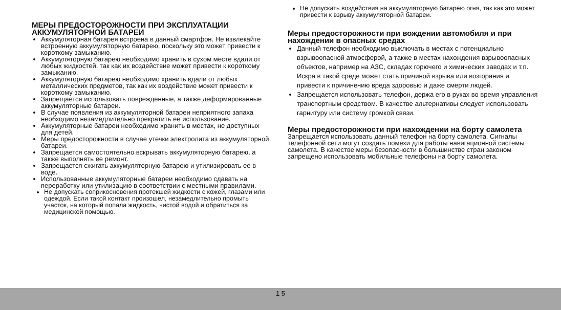МЕРЫ ПРЕДОСТОРОЖНОСТИ ПРИ ЭКСПЛУАТАЦИИ АККУМУЛЯТОРНОЙ БАТАРЕИ
Аккумуляторная батарея встроена в данный смартфон. Не извлекайте встроенную аккумуляторную батарею, поскольку это может привести к короткому замыканию.
Аккумуляторную батарею необходимо хранить в сухом месте вдали от любых жидкостей, так как их воздействие может привести к короткому замыканию.
Аккумуляторную батарею необходимо хранить вдали от любых металлических предметов, так как их воздействие может привести к короткому замыканию.
Запрещается использовать поврежденные, а также деформированные аккумуляторные батареи.
В случае появления из аккумуляторной батареи неприятного запаха необходимо незамедлительно прекратить ее использование.
Аккумуляторные батареи необходимо хранить в местах, не доступных для детей.
Меры предосторожности в случае утечки электролита из аккумуляторной батареи.
Запрещается самостоятельно вскрывать аккумуляторную батарею, а также выполнять ее ремонт.
Запрещается сжигать аккумуляторную батарею и утилизировать ее в воде.
Использованные аккумуляторные батареи необходимо сдавать на переработку или утилизацию в соответствии с местными правилами.
Не допускать соприкосновения протекшей жидкости с кожей, глазами или одеждой. Если такой контакт произошел, незамедлительно промыть участок, на который попала жидкость, чистой водой и обратиться за медицинской помощью.
Не допускать воздействия на аккумуляторную батарею огня, так как это может привести к взрыву аккумуляторной батареи.
Меры предосторожности при вождении автомобиля и при нахождении в опасных средах
Данный телефон необходимо выключать в местах с потенциально взрывоопасной атмосферой, а также в местах нахождения взрывоопасных объектов, например на АЗС, складах горючего и химических заводах и т.п. Искра в такой среде может стать причиной взрыва или возгорания и привести к причинению вреда здоровью и даже смерти людей.
Запрещается использовать телефон, держа его в руках во время управления транспортным средством. В качестве альтернативы следует использовать гарнитуру или систему громкой связи.
Меры предосторожности при нахождении на борту самолета
Запрещается использовать данный телефон на борту самолета. Сигналы телефонной сети могут создать помехи для работы навигационной системы самолета. В качестве меры безопасности в большинстве стран законом запрещено использовать мобильные телефоны на борту самолета.
1 5